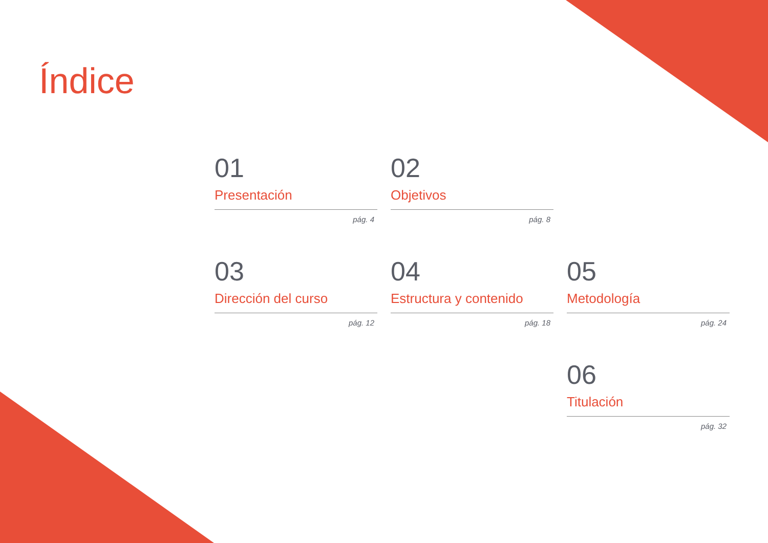Índice
01
Presentación
pág. 4
02
Objetivos
pág. 8
03
Dirección del curso
pág. 12
04
Estructura y contenido
pág. 18
05
Metodología
pág. 24
06
Titulación
pág. 32